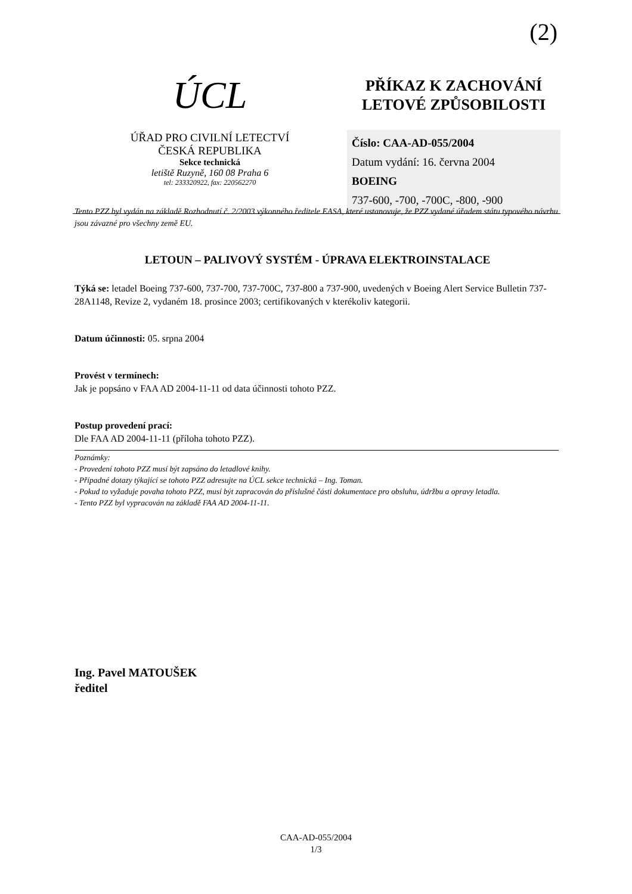(2)
ÚCL
ÚŘAD PRO CIVILNÍ LETECTVÍ
ČESKÁ REPUBLIKA
Sekce technická
letiště Ruzyně, 160 08 Praha 6
tel: 233320922, fax: 220562270
PŘÍKAZ K ZACHOVÁNÍ
LETOVÉ ZPŮSOBILOSTI
Číslo: CAA-AD-055/2004
Datum vydání: 16. června 2004
BOEING
737-600, -700, -700C, -800, -900
Tento PZZ byl vydán na základě Rozhodnutí č. 2/2003 výkonného ředitele EASA, které ustanovuje, že PZZ vydané úřadem státu typového návrhu jsou závazné pro všechny země EU.
LETOUN – PALIVOVÝ SYSTÉM - ÚPRAVA ELEKTROINSTALACE
Týká se: letadel Boeing 737-600, 737-700, 737-700C, 737-800 a 737-900, uvedených v Boeing Alert Service Bulletin 737-28A1148, Revize 2, vydaném 18. prosince 2003; certifikovaných v kterékoliv kategorii.
Datum účinnosti: 05. srpna 2004
Provést v termínech:
Jak je popsáno v FAA AD 2004-11-11 od data účinnosti tohoto PZZ.
Postup provedení prací:
Dle FAA AD 2004-11-11 (příloha tohoto PZZ).
Poznámky:
- Provedení tohoto PZZ musí být zapsáno do letadlové knihy.
- Případné dotazy týkající se tohoto PZZ adresujte na ÚCL sekce technická – Ing. Toman.
- Pokud to vyžaduje povaha tohoto PZZ, musí být zapracován do příslušné části dokumentace pro obsluhu, údržbu a opravy letadla.
- Tento PZZ byl vypracován na základě FAA AD 2004-11-11.
Ing. Pavel MATOUŠEK
ředitel
CAA-AD-055/2004
1/3